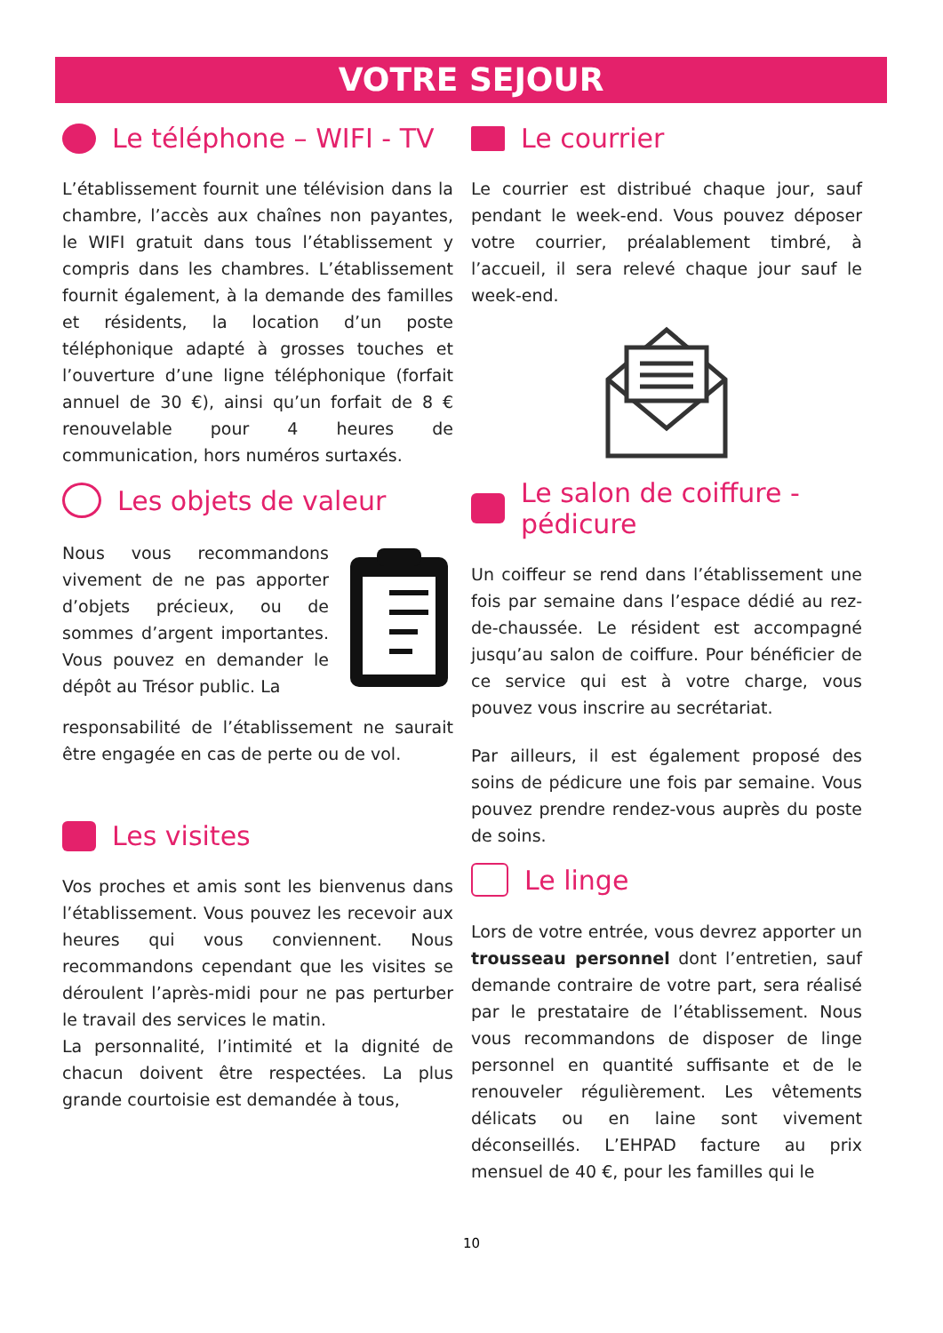VOTRE SEJOUR
Le téléphone – WIFI - TV
L’établissement fournit une télévision dans la chambre, l’accès aux chaînes non payantes, le WIFI gratuit dans tous l’établissement y compris dans les chambres. L’établissement fournit également, à la demande des familles et résidents, la location d’un poste téléphonique adapté à grosses touches et l’ouverture d’une ligne téléphonique (forfait annuel de 30 €), ainsi qu’un forfait de 8 € renouvelable pour 4 heures de communication, hors numéros surtaxés.
Les objets de valeur
Nous vous recommandons vivement de ne pas apporter d’objets précieux, ou de sommes d’argent importantes. Vous pouvez en demander le dépôt au Trésor public. La
responsabilité de l’établissement ne saurait être engagée en cas de perte ou de vol.
Les visites
Vos proches et amis sont les bienvenus dans l’établissement. Vous pouvez les recevoir aux heures qui vous conviennent. Nous recommandons cependant que les visites se déroulent l’après-midi pour ne pas perturber le travail des services le matin.
La personnalité, l’intimité et la dignité de chacun doivent être respectées. La plus grande courtoisie est demandée à tous,
Le courrier
Le courrier est distribué chaque jour, sauf pendant le week-end. Vous pouvez déposer votre courrier, préalablement timbré, à l’accueil, il sera relevé chaque jour sauf le week-end.
Le salon de coiffure - pédicure
Un coiffeur se rend dans l’établissement une fois par semaine dans l’espace dédié au rez-de-chaussée. Le résident est accompagné jusqu’au salon de coiffure. Pour bénéficier de ce service qui est à votre charge, vous pouvez vous inscrire au secrétariat.
Par ailleurs, il est également proposé des soins de pédicure une fois par semaine. Vous pouvez prendre rendez-vous auprès du poste de soins.
Le linge
Lors de votre entrée, vous devrez apporter un trousseau personnel dont l’entretien, sauf demande contraire de votre part, sera réalisé par le prestataire de l’établissement. Nous vous recommandons de disposer de linge personnel en quantité suffisante et de le renouveler régulièrement. Les vêtements délicats ou en laine sont vivement déconseillés. L’EHPAD facture au prix mensuel de 40 €, pour les familles qui le
10